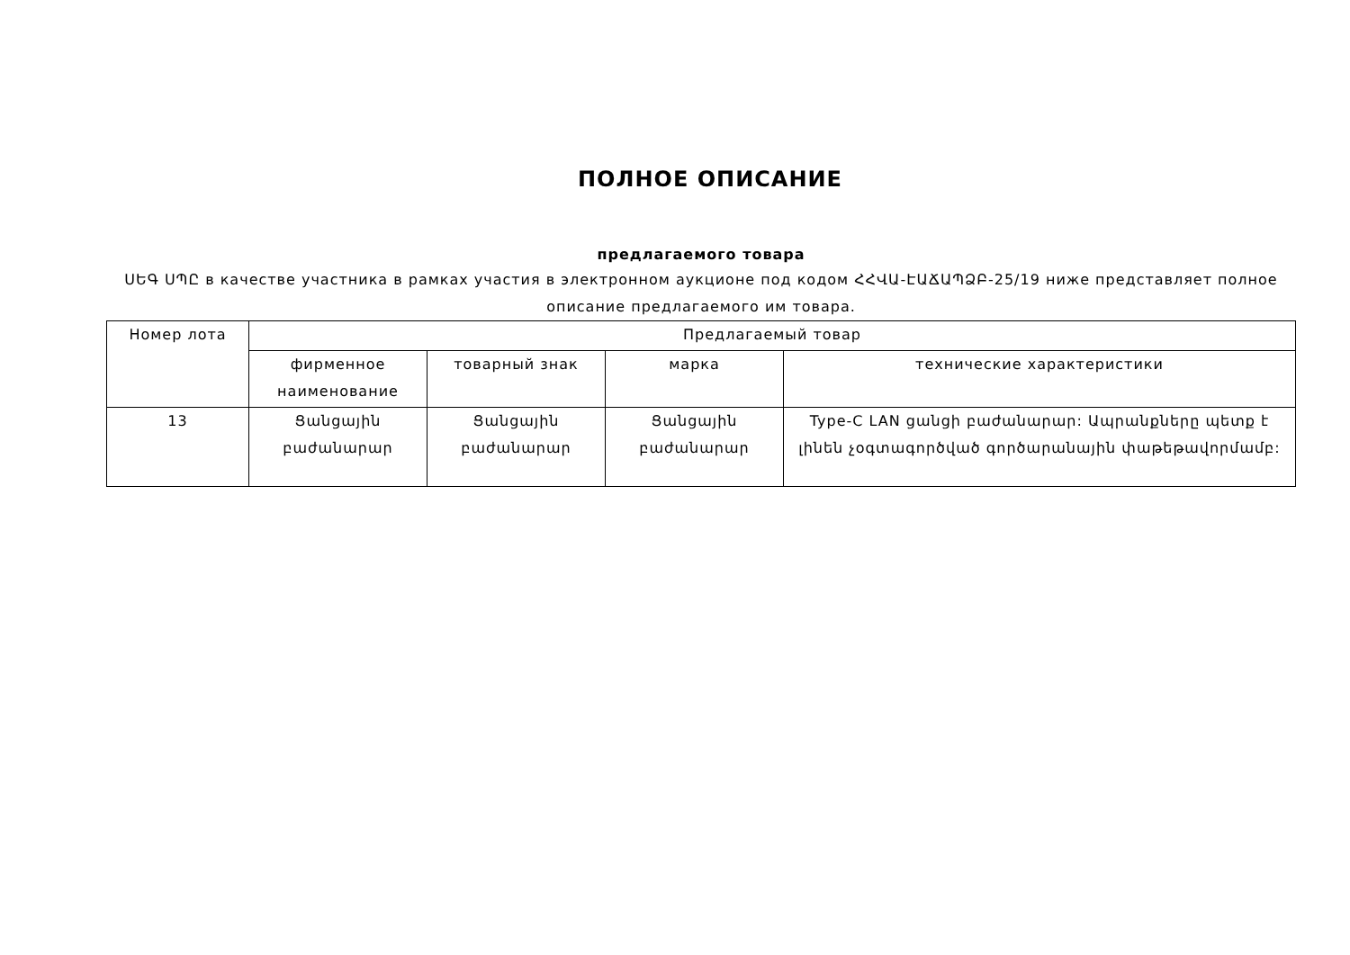ПОЛНОЕ ОПИСАНИЕ
предлагаемого товара
ՍԵԳ ՍՊԸ в качестве участника в рамках участия в электронном аукционе под кодом ՀՀՎԱ-ԷԱՃԱՊՁԲ-25/19 ниже представляет полное описание предлагаемого им товара.
| Номер лота | Предлагаемый товар | | | |
| --- | --- | --- | --- | --- |
| | фирменное наименование | товарный знак | марка | технические характеристики |
| 13 | Ցանցային բաժանարար | Ցանցային բաժանարար | Ցանցային բաժանարար | Type-C LAN ցանցի բաժանարար: Ապրանքները պետք է լինեն չօգտագործված գործարանային փաթեթավորմամբ: |